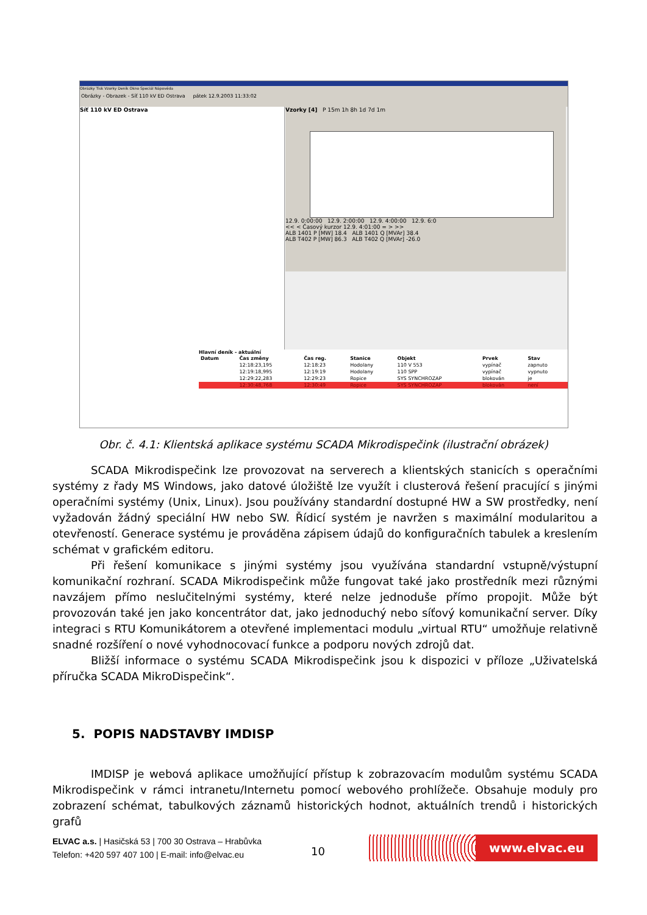Obrázky Tisk Vzorky Deník Okno Speciál Nápověda
Obrázky - Obrazek - Síť 110 kV ED Ostrava pátek 12.9.2003 11:33:02
Síť 110 kV ED Ostrava
Vzorky [4] P 15m 1h 8h 1d 7d 1m
12.9. 0:00:00 12.9. 2:00:00 12.9. 4:00:00 12.9. 6:0
<< < Časový kurzor 12.9. 4:01:00 = > >>
ALB 1401 P [MW] 18.4 ALB 1401 Q [MVAr] 38.4
ALB T402 P [MW] 86.3 ALB T402 Q [MVAr] -26.0
Hlavní deník - aktuální
| Datum | Čas změny | Čas reg. | Stanice | Objekt | Prvek | Stav |
| --- | --- | --- | --- | --- | --- | --- |
| | 12:18:23,195 | 12:18:23 | Hodolany | 110 V 553 | vypínač | zapnuto |
| | 12:19:18,995 | 12:19:19 | Hodolany | 110 SPP | vypínač | vypnuto |
| | 12:29:22,283 | 12:29:23 | Ropice | SYS SYNCHROZAP | blokován | je |
| | 12:30:48,768 | 12:30:49 | Ropice | SYS SYNCHROZAP | blokován | není |
Obr. č. 4.1: Klientská aplikace systému SCADA Mikrodispečink (ilustrační obrázek)
SCADA Mikrodispečink lze provozovat na serverech a klientských stanicích s operačními systémy z řady MS Windows, jako datové úložiště lze využít i clusterová řešení pracující s jinými operačními systémy (Unix, Linux). Jsou používány standardní dostupné HW a SW prostředky, není vyžadován žádný speciální HW nebo SW. Řídicí systém je navržen s maximální modularitou a otevřeností. Generace systému je prováděna zápisem údajů do konfiguračních tabulek a kreslením schémat v grafickém editoru.
Při řešení komunikace s jinými systémy jsou využívána standardní vstupně/výstupní komunikační rozhraní. SCADA Mikrodispečink může fungovat také jako prostředník mezi různými navzájem přímo neslučitelnými systémy, které nelze jednoduše přímo propojit. Může být provozován také jen jako koncentrátor dat, jako jednoduchý nebo síťový komunikační server. Díky integraci s RTU Komunikátorem a otevřené implementaci modulu „virtual RTU“ umožňuje relativně snadné rozšíření o nové vyhodnocovací funkce a podporu nových zdrojů dat.
Bližší informace o systému SCADA Mikrodispečink jsou k dispozici v příloze „Uživatelská příručka SCADA MikroDispečink“.
5. POPIS NADSTAVBY IMDISP
IMDISP je webová aplikace umožňující přístup k zobrazovacím modulům systému SCADA Mikrodispečink v rámci intranetu/Internetu pomocí webového prohlížeče. Obsahuje moduly pro zobrazení schémat, tabulkových záznamů historických hodnot, aktuálních trendů i historických grafů
ELVAC a.s. | Hasičská 53 | 700 30 Ostrava – Hrabůvka
Telefon: +420 597 407 100 | E-mail: info@elvac.eu
10
www.elvac.eu